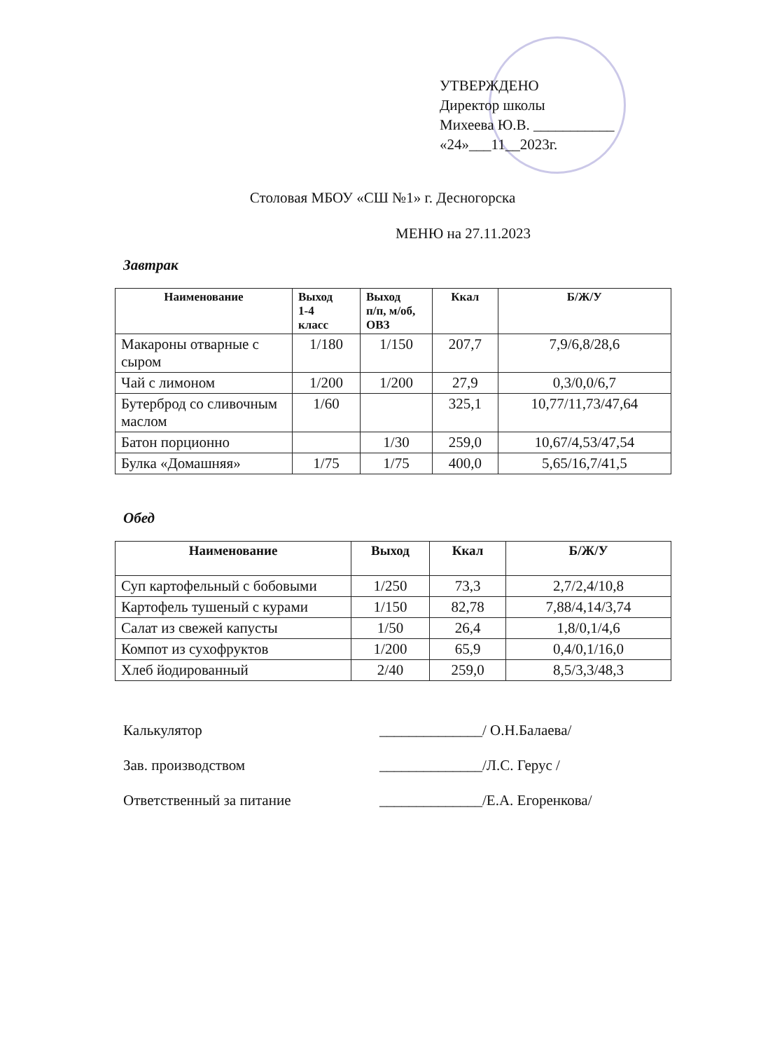УТВЕРЖДЕНО
Директор школы
Михеева Ю.В. ___________
«24»___11__2023г.
Столовая МБОУ «СШ №1» г. Десногорска
МЕНЮ на 27.11.2023
Завтрак
| Наименование | Выход 1-4 класс | Выход п/п, м/об, ОВЗ | Ккал | Б/Ж/У |
| --- | --- | --- | --- | --- |
| Макароны отварные с сыром | 1/180 | 1/150 | 207,7 | 7,9/6,8/28,6 |
| Чай с лимоном | 1/200 | 1/200 | 27,9 | 0,3/0,0/6,7 |
| Бутерброд со сливочным маслом | 1/60 | | 325,1 | 10,77/11,73/47,64 |
| Батон порционно | | 1/30 | 259,0 | 10,67/4,53/47,54 |
| Булка «Домашняя» | 1/75 | 1/75 | 400,0 | 5,65/16,7/41,5 |
Обед
| Наименование | Выход | Ккал | Б/Ж/У |
| --- | --- | --- | --- |
| Суп картофельный с бобовыми | 1/250 | 73,3 | 2,7/2,4/10,8 |
| Картофель тушеный с курами | 1/150 | 82,78 | 7,88/4,14/3,74 |
| Салат из свежей капусты | 1/50 | 26,4 | 1,8/0,1/4,6 |
| Компот из сухофруктов | 1/200 | 65,9 | 0,4/0,1/16,0 |
| Хлеб йодированный | 2/40 | 259,0 | 8,5/3,3/48,3 |
Калькулятор ______________/ О.Н.Балаева/
Зав. производством ______________/Л.С. Герус /
Ответственный за питание ______________/Е.А. Егоренкова/